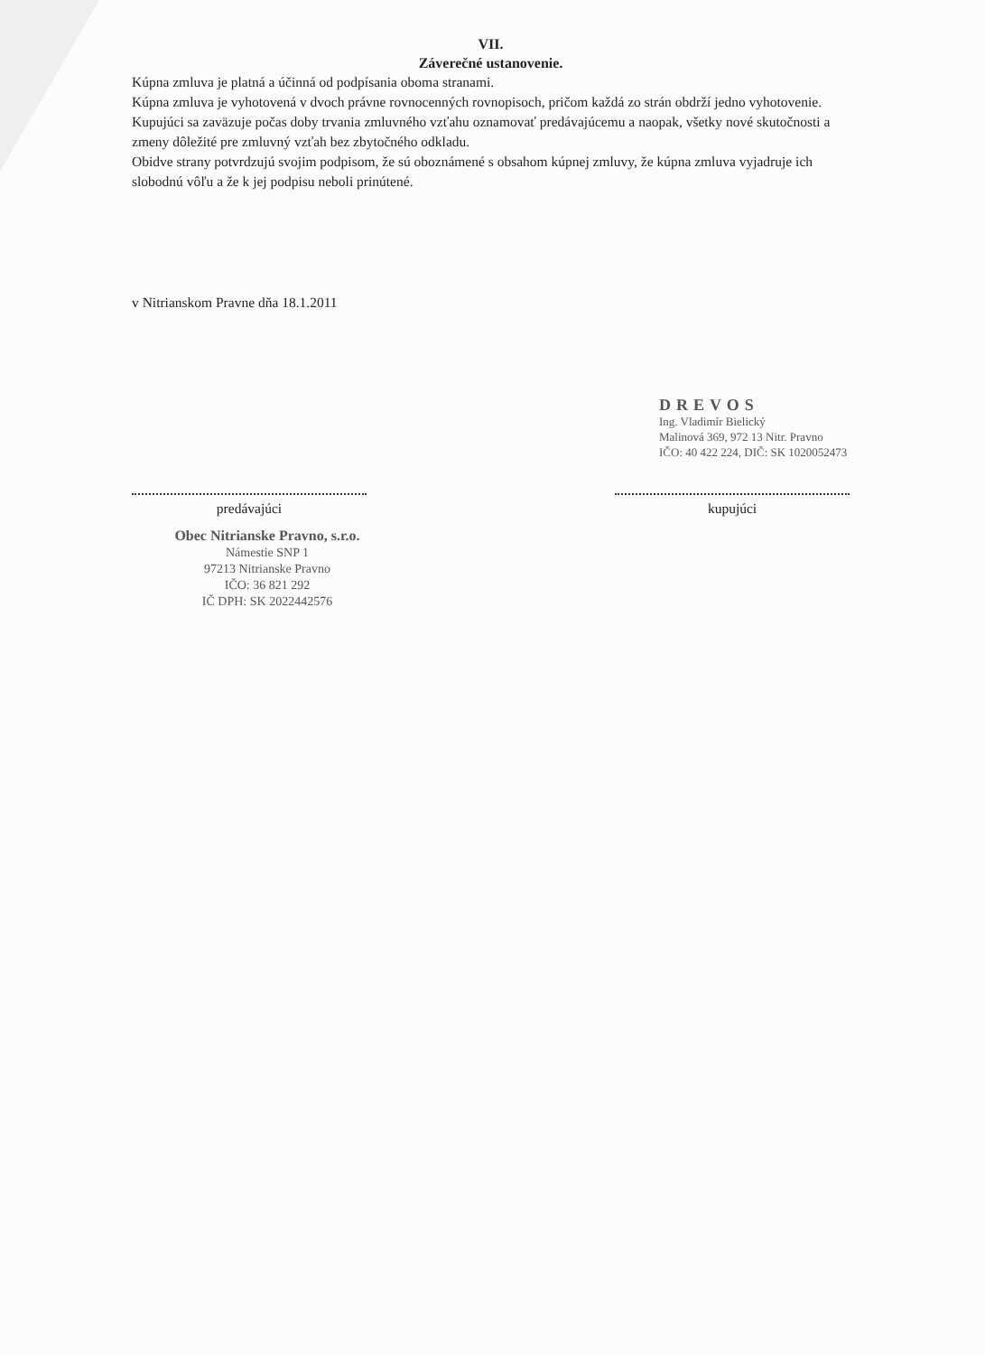VII.
Záverečné ustanovenie.
Kúpna zmluva je platná a účinná od podpísania oboma stranami.
Kúpna zmluva je vyhotovená v dvoch právne rovnocenných rovnopisoch, pričom každá zo strán obdrží jedno vyhotovenie.
Kupujúci sa zaväzuje počas doby trvania zmluvného vzťahu oznamovať predávajúcemu a naopak, všetky nové skutočnosti a zmeny dôležité pre zmluvný vzťah bez zbytočného odkladu.
Obidve strany potvrdzujú svojim podpisom, že sú oboznámené s obsahom kúpnej zmluvy, že kúpna zmluva vyjadruje ich slobodnú vôľu a že k jej podpisu neboli prinútené.
v Nitrianskom Pravne dňa 18.1.2011
predávajúci kupujúci
Obec Nitrianske Pravno, s.r.o.
Námestie SNP 1
97213 Nitrianske Pravno
IČO: 36 821 292
IČ DPH: SK 2022442576
DREVOS
Ing. Vladimír Bielický
Malinová 369, 972 13 Nitr. Pravno
IČO: 40 422 224, DIČ: SK 1020052473